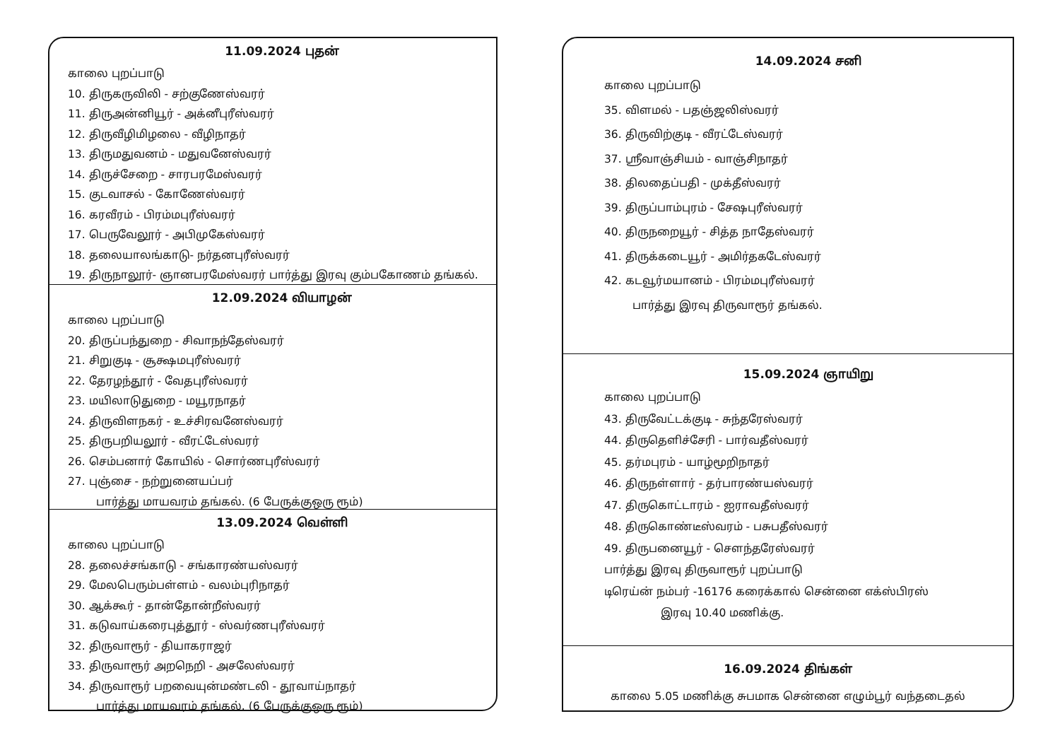11.09.2024 புதன்
காலை புறப்பாடு
10. திருகருவிலி - சற்குணேஸ்வரர்
11. திருஅன்னியூர் - அக்னீபுரீஸ்வரர்
12. திருவீழிமிழலை - வீழிநாதர்
13. திருமதுவனம் - மதுவனேஸ்வரர்
14. திருச்சேறை - சாரபரமேஸ்வரர்
15. குடவாசல் - கோணேஸ்வரர்
16. கரவீரம் - பிரம்மபுரீஸ்வரர்
17. பெருவேலூர் - அபிமுகேஸ்வரர்
18. தலையாலங்காடு- நர்தனபுரீஸ்வரர்
19. திருநாலூர்- ஞானபரமேஸ்வரர் பார்த்து இரவு கும்பகோணம் தங்கல்.
12.09.2024 வியாழன்
காலை புறப்பாடு
20. திருப்பந்துறை - சிவாநந்தேஸ்வரர்
21. சிறுகுடி - சூக்ஷமபுரீஸ்வரர்
22. தேரழந்தூர் - வேதபுரீஸ்வரர்
23. மயிலாடுதுறை - மயூரநாதர்
24. திருவிளநகர் - உச்சிரவனேஸ்வரர்
25. திருபறியலூர் - வீரட்டேஸ்வரர்
26. செம்பனார் கோயில் - சொர்ணபுரீஸ்வரர்
27. புஞ்சை - நற்றுனையப்பர்
பார்த்து மாயவரம் தங்கல். (6 பேருக்குஒரு ரூம்)
13.09.2024 வெள்ளி
காலை புறப்பாடு
28. தலைச்சங்காடு - சங்காரண்யஸ்வரர்
29. மேலபெரும்பள்ளம் - வலம்புரிநாதர்
30. ஆக்கூர் - தான்தோன்றீஸ்வரர்
31. கடுவாய்கரைபுத்தூர் - ஸ்வர்ணபுரீஸ்வரர்
32. திருவாரூர் - தியாகராஜர்
33. திருவாரூர் அறநெறி - அசலேஸ்வரர்
34. திருவாரூர் பறவையுன்மண்டலி - தூவாய்நாதர்
பார்த்து மாயவரம் தங்கல். (6 பேருக்குஒரு ரூம்)
14.09.2024 சனி
காலை புறப்பாடு
35. விளமல் - பதஞ்ஜலிஸ்வரர்
36. திருவிற்குடி - வீரட்டேஸ்வரர்
37. ஸ்ரீவாஞ்சியம் - வாஞ்சிநாதர்
38. திலதைப்பதி - முக்தீஸ்வரர்
39. திருப்பாம்புரம் - சேஷபுரீஸ்வரர்
40. திருநறையூர் - சித்த நாதேஸ்வரர்
41. திருக்கடையூர் - அமிர்தகடேஸ்வரர்
42. கடவூர்மயானம் - பிரம்மபுரீஸ்வரர்
பார்த்து இரவு திருவாரூர் தங்கல்.
15.09.2024 ஞாயிறு
காலை புறப்பாடு
43. திருவேட்டக்குடி - சுந்தரேஸ்வரர்
44. திருதெளிச்சேரி - பார்வதீஸ்வரர்
45. தர்மபுரம் - யாழ்மூறிநாதர்
46. திருநள்ளார் - தர்பாரண்யஸ்வரர்
47. திருகொட்டாரம் - ஐராவதீஸ்வரர்
48. திருகொண்டீஸ்வரம் - பசுபதீஸ்வரர்
49. திருபனையூர் - சௌந்தரேஸ்வரர்
பார்த்து இரவு திருவாரூர் புறப்பாடு
டிரெய்ன் நம்பர் -16176 கரைக்கால் சென்னை எக்ஸ்பிரஸ்
இரவு 10.40 மணிக்கு.
16.09.2024 திங்கள்
காலை 5.05 மணிக்கு சுபமாக சென்னை எழும்பூர் வந்தடைதல்